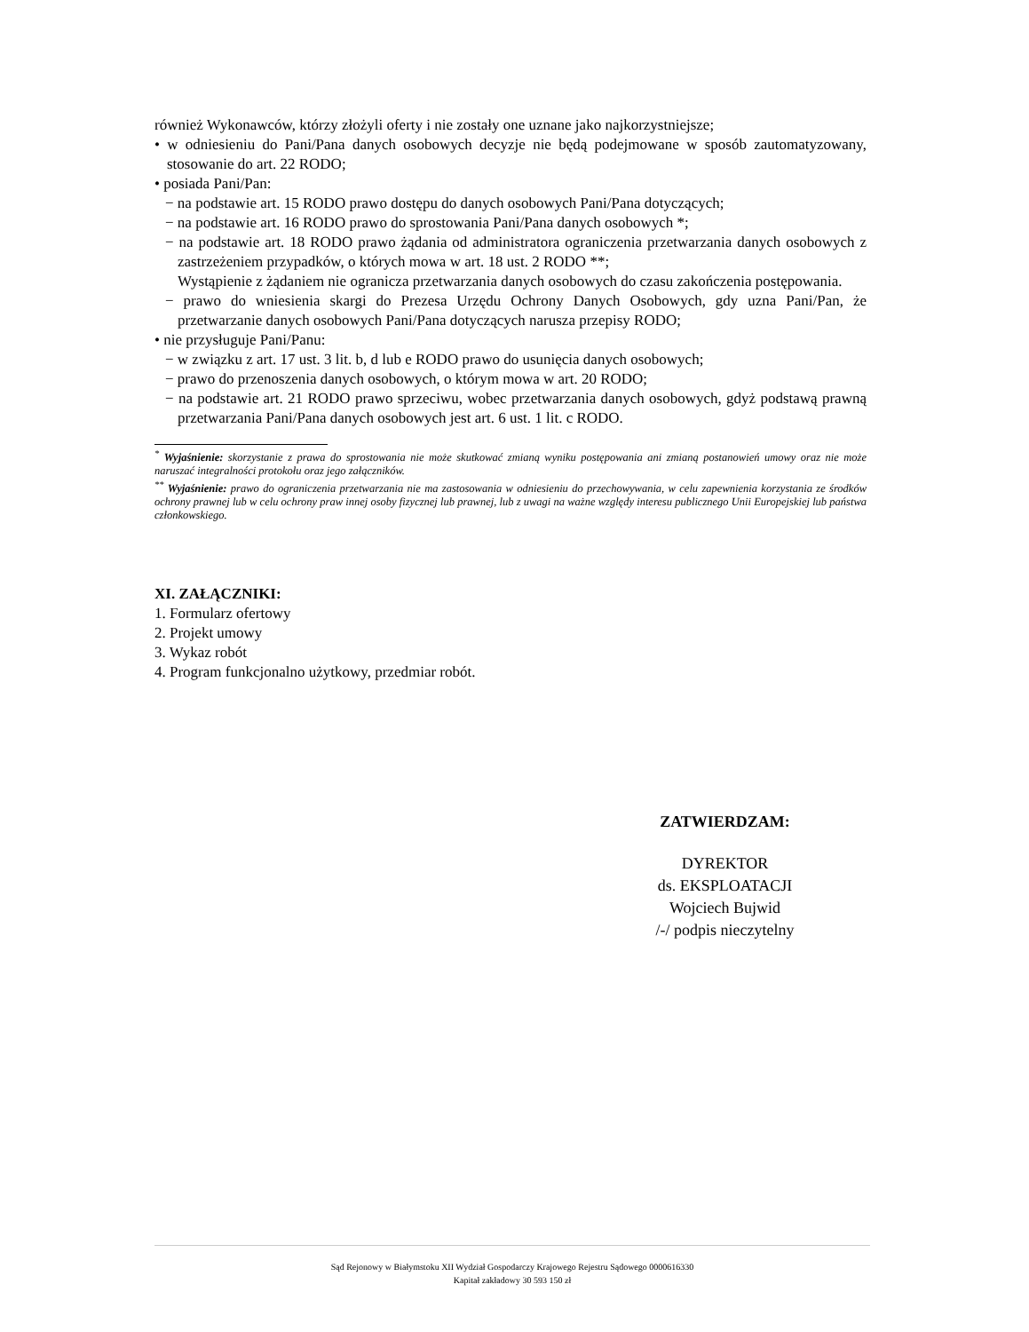również Wykonawców, którzy złożyli oferty i nie zostały one uznane jako najkorzystniejsze;
• w odniesieniu do Pani/Pana danych osobowych decyzje nie będą podejmowane w sposób zautomatyzowany, stosowanie do art. 22 RODO;
• posiada Pani/Pan:
− na podstawie art. 15 RODO prawo dostępu do danych osobowych Pani/Pana dotyczących;
− na podstawie art. 16 RODO prawo do sprostowania Pani/Pana danych osobowych *;
− na podstawie art. 18 RODO prawo żądania od administratora ograniczenia przetwarzania danych osobowych z zastrzeżeniem przypadków, o których mowa w art. 18 ust. 2 RODO **;
Wystąpienie z żądaniem nie ogranicza przetwarzania danych osobowych do czasu zakończenia postępowania.
− prawo do wniesienia skargi do Prezesa Urzędu Ochrony Danych Osobowych, gdy uzna Pani/Pan, że przetwarzanie danych osobowych Pani/Pana dotyczących narusza przepisy RODO;
• nie przysługuje Pani/Panu:
− w związku z art. 17 ust. 3 lit. b, d lub e RODO prawo do usunięcia danych osobowych;
− prawo do przenoszenia danych osobowych, o którym mowa w art. 20 RODO;
− na podstawie art. 21 RODO prawo sprzeciwu, wobec przetwarzania danych osobowych, gdyż podstawą prawną przetwarzania Pani/Pana danych osobowych jest art. 6 ust. 1 lit. c RODO.
<sup>*</sup> Wyjaśnienie: skorzystanie z prawa do sprostowania nie może skutkować zmianą wyniku postępowania ani zmianą postanowień umowy oraz nie może naruszać integralności protokołu oraz jego załączników.
<sup>**</sup> Wyjaśnienie: prawo do ograniczenia przetwarzania nie ma zastosowania w odniesieniu do przechowywania, w celu zapewnienia korzystania ze środków ochrony prawnej lub w celu ochrony praw innej osoby fizycznej lub prawnej, lub z uwagi na ważne względy interesu publicznego Unii Europejskiej lub państwa członkowskiego.
XI. ZAŁĄCZNIKI:
1. Formularz ofertowy
2. Projekt umowy
3. Wykaz robót
4. Program funkcjonalno użytkowy, przedmiar robót.
ZATWIERDZAM:
DYREKTOR
ds. EKSPLOATACJI
Wojciech Bujwid
/-/ podpis nieczytelny
Sąd Rejonowy w Białymstoku XII Wydział Gospodarczy Krajowego Rejestru Sądowego 0000616330
Kapitał zakładowy 30 593 150 zł